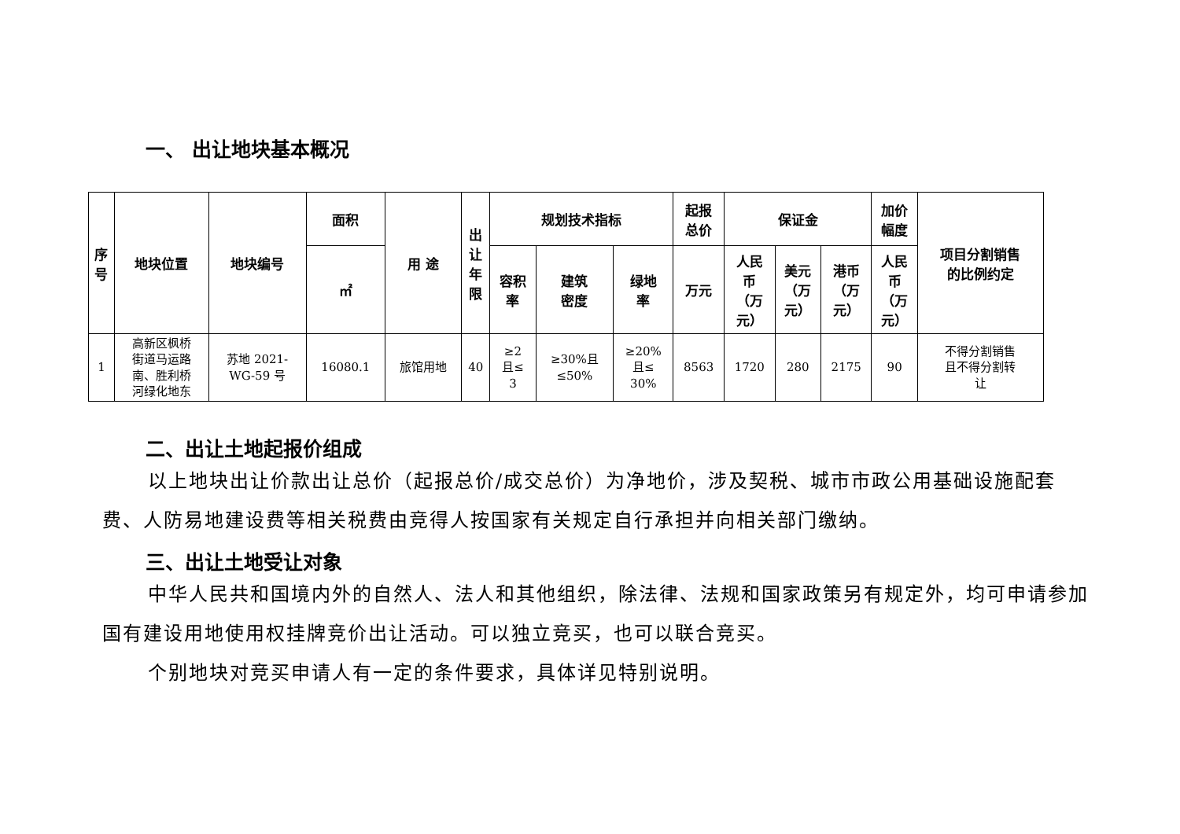一、 出让地块基本概况
| 序 号 | 地块位置 | 地块编号 | 面积 | 用 途 | 出 让 年 限 | 规划技术指标 | | | 起报 总价 | 保证金 | | | 加价 幅度 | 项目分割销售 的比例约定 |
| --- | --- | --- | --- | --- | --- | --- | --- | --- | --- | --- | --- | --- | --- | --- |
| | | | ㎡ | | | 容积 率 | 建筑 密度 | 绿地 率 | 万元 | 人民 币 （万 元） | 美元 （万 元） | 港币 （万 元） | 人民 币 （万 元） | |
| 1 | 高新区枫桥 街道马运路 南、胜利桥 河绿化地东 | 苏地 2021- WG-59 号 | 16080.1 | 旅馆用地 | 40 | ≥2 且≤ 3 | ≥30%且 ≤50% | ≥20% 且≤ 30% | 8563 | 1720 | 280 | 2175 | 90 | 不得分割销售 且不得分割转 让 |
二、出让土地起报价组成
以上地块出让价款出让总价（起报总价/成交总价）为净地价，涉及契税、城市市政公用基础设施配套费、人防易地建设费等相关税费由竞得人按国家有关规定自行承担并向相关部门缴纳。
三、出让土地受让对象
中华人民共和国境内外的自然人、法人和其他组织，除法律、法规和国家政策另有规定外，均可申请参加国有建设用地使用权挂牌竞价出让活动。可以独立竞买，也可以联合竞买。
个别地块对竞买申请人有一定的条件要求，具体详见特别说明。